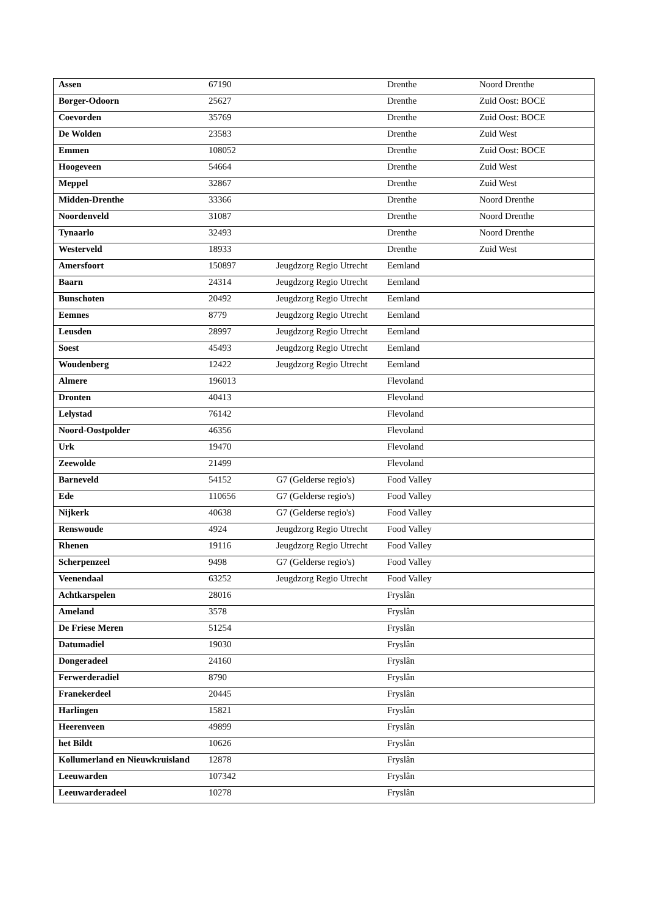| Assen | 67190 | | Drenthe | Noord Drenthe |
| Borger-Odoorn | 25627 | | Drenthe | Zuid Oost: BOCE |
| Coevorden | 35769 | | Drenthe | Zuid Oost: BOCE |
| De Wolden | 23583 | | Drenthe | Zuid West |
| Emmen | 108052 | | Drenthe | Zuid Oost: BOCE |
| Hoogeveen | 54664 | | Drenthe | Zuid West |
| Meppel | 32867 | | Drenthe | Zuid West |
| Midden-Drenthe | 33366 | | Drenthe | Noord Drenthe |
| Noordenveld | 31087 | | Drenthe | Noord Drenthe |
| Tynaarlo | 32493 | | Drenthe | Noord Drenthe |
| Westerveld | 18933 | | Drenthe | Zuid West |
| Amersfoort | 150897 | Jeugdzorg Regio Utrecht | Eemland | |
| Baarn | 24314 | Jeugdzorg Regio Utrecht | Eemland | |
| Bunschoten | 20492 | Jeugdzorg Regio Utrecht | Eemland | |
| Eemnes | 8779 | Jeugdzorg Regio Utrecht | Eemland | |
| Leusden | 28997 | Jeugdzorg Regio Utrecht | Eemland | |
| Soest | 45493 | Jeugdzorg Regio Utrecht | Eemland | |
| Woudenberg | 12422 | Jeugdzorg Regio Utrecht | Eemland | |
| Almere | 196013 | | Flevoland | |
| Dronten | 40413 | | Flevoland | |
| Lelystad | 76142 | | Flevoland | |
| Noord-Oostpolder | 46356 | | Flevoland | |
| Urk | 19470 | | Flevoland | |
| Zeewolde | 21499 | | Flevoland | |
| Barneveld | 54152 | G7 (Gelderse regio's) | Food Valley | |
| Ede | 110656 | G7 (Gelderse regio's) | Food Valley | |
| Nijkerk | 40638 | G7 (Gelderse regio's) | Food Valley | |
| Renswoude | 4924 | Jeugdzorg Regio Utrecht | Food Valley | |
| Rhenen | 19116 | Jeugdzorg Regio Utrecht | Food Valley | |
| Scherpenzeel | 9498 | G7 (Gelderse regio's) | Food Valley | |
| Veenendaal | 63252 | Jeugdzorg Regio Utrecht | Food Valley | |
| Achtkarspelen | 28016 | | Fryslân | |
| Ameland | 3578 | | Fryslân | |
| De Friese Meren | 51254 | | Fryslân | |
| Datumadiel | 19030 | | Fryslân | |
| Dongeradeel | 24160 | | Fryslân | |
| Ferwerderadiel | 8790 | | Fryslân | |
| Franekerdeel | 20445 | | Fryslân | |
| Harlingen | 15821 | | Fryslân | |
| Heerenveen | 49899 | | Fryslân | |
| het Bildt | 10626 | | Fryslân | |
| Kollumerland en Nieuwkruisland | 12878 | | Fryslân | |
| Leeuwarden | 107342 | | Fryslân | |
| Leeuwarderadeel | 10278 | | Fryslân | |